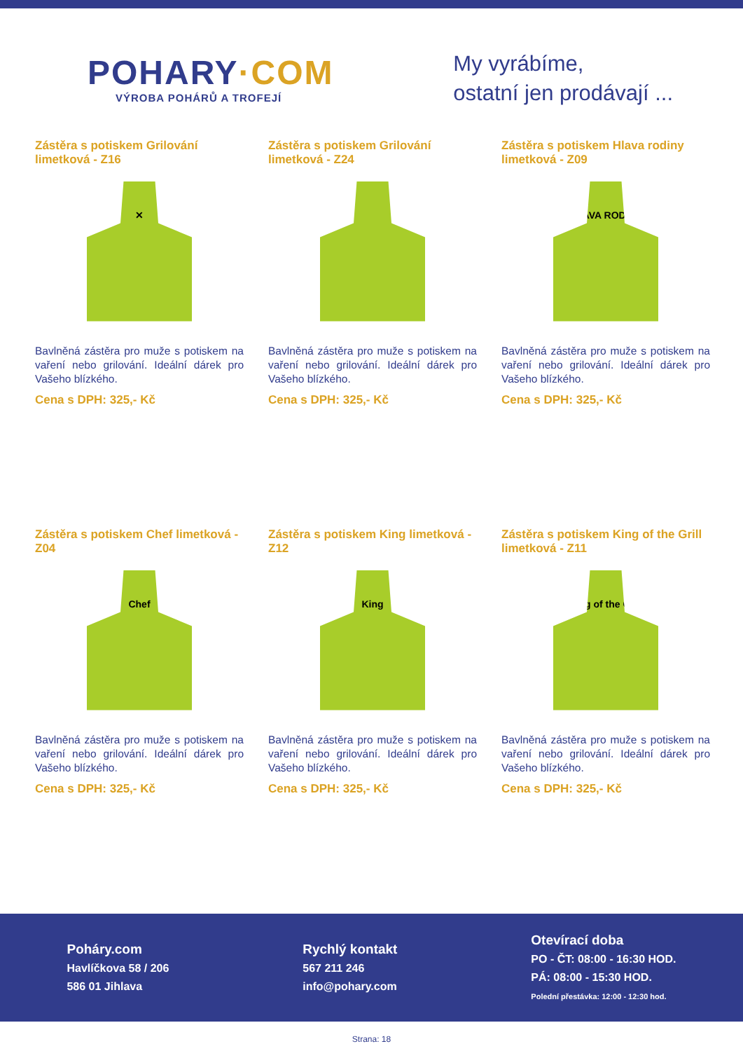POHARY·COM
VÝROBA POHÁRŮ A TROFEJÍ
My vyrábíme,
ostatní jen prodávají ...
Zástěra s potiskem Grilování limetková - Z16
✕
Bavlněná zástěra pro muže s potiskem na vaření nebo grilování. Ideální dárek pro Vašeho blízkého.
Cena s DPH: 325,- Kč
Zástěra s potiskem Grilování limetková - Z24
Bavlněná zástěra pro muže s potiskem na vaření nebo grilování. Ideální dárek pro Vašeho blízkého.
Cena s DPH: 325,- Kč
Zástěra s potiskem Hlava rodiny limetková - Z09
HLAVA RODINY
Bavlněná zástěra pro muže s potiskem na vaření nebo grilování. Ideální dárek pro Vašeho blízkého.
Cena s DPH: 325,- Kč
Zástěra s potiskem Chef limetková - Z04
Chef
Bavlněná zástěra pro muže s potiskem na vaření nebo grilování. Ideální dárek pro Vašeho blízkého.
Cena s DPH: 325,- Kč
Zástěra s potiskem King limetková - Z12
King
Bavlněná zástěra pro muže s potiskem na vaření nebo grilování. Ideální dárek pro Vašeho blízkého.
Cena s DPH: 325,- Kč
Zástěra s potiskem King of the Grill limetková - Z11
King of the Grill
Bavlněná zástěra pro muže s potiskem na vaření nebo grilování. Ideální dárek pro Vašeho blízkého.
Cena s DPH: 325,- Kč
Poháry.com
Havlíčkova 58 / 206
586 01 Jihlava
Rychlý kontakt
567 211 246
info@pohary.com
Otevírací doba
PO - ČT: 08:00 - 16:30 HOD.
PÁ: 08:00 - 15:30 HOD.
Polední přestávka: 12:00 - 12:30 hod.
Strana: 18